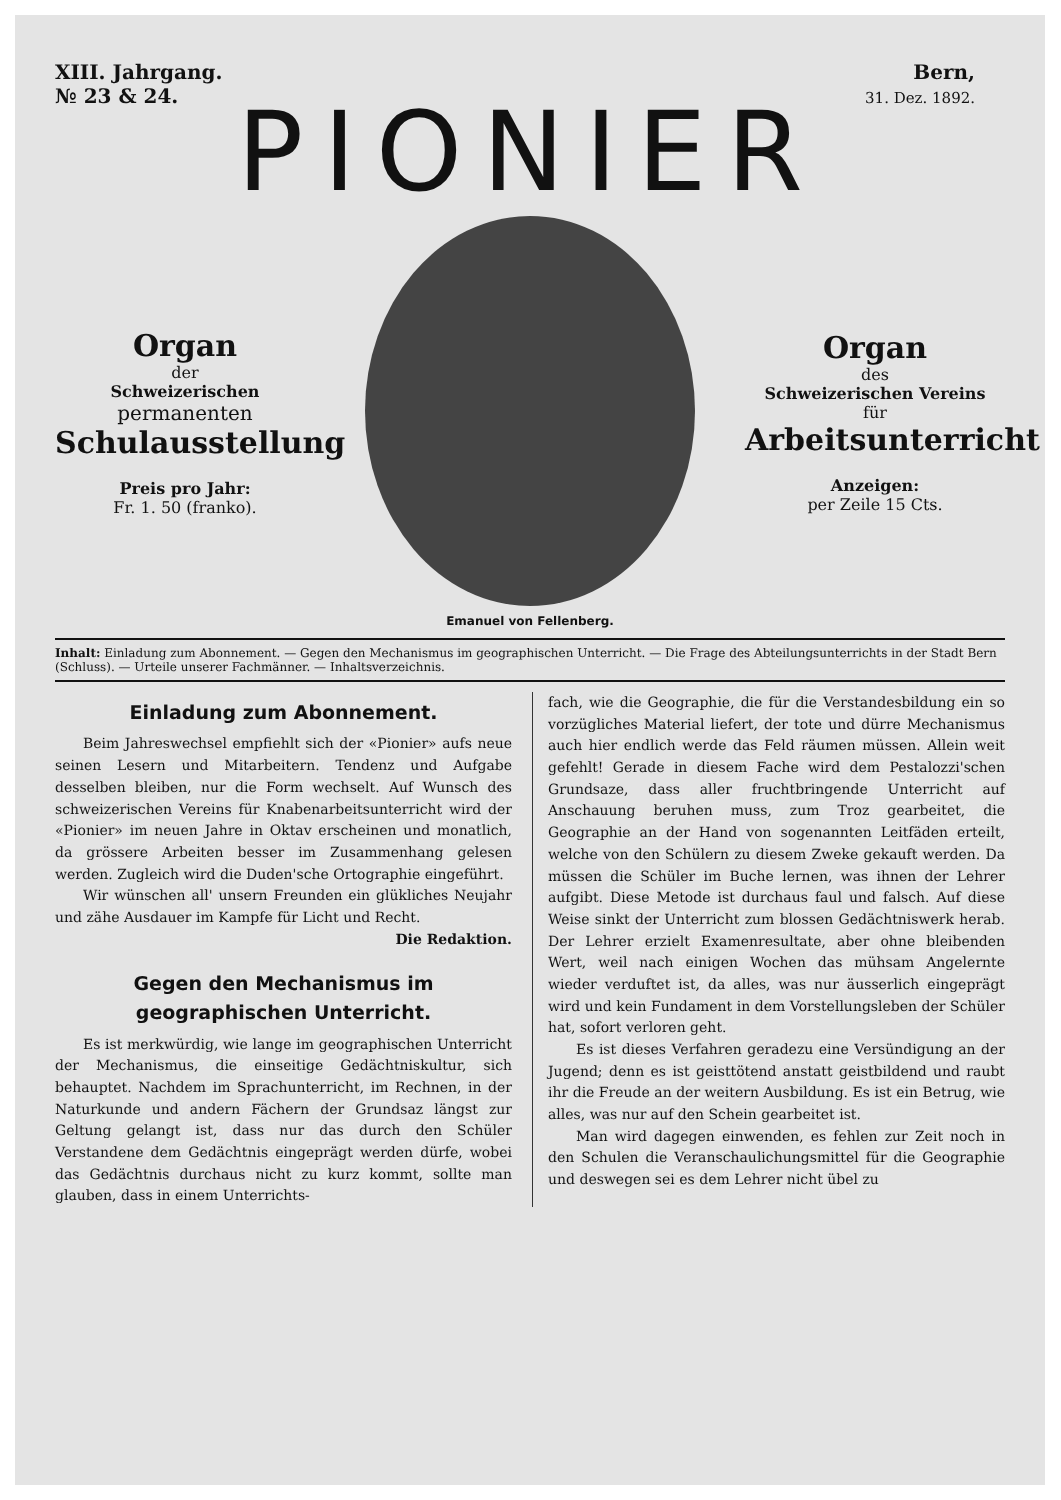XIII. Jahrgang.
№ 23 & 24. Bern,
31. Dez. 1892.
PIONIER
Organ
der
Schweizerischen
permanenten
Schulausstellung
Preis pro Jahr:
Fr. 1. 50 (franko).
Emanuel von Fellenberg.
Organ
des
Schweizerischen Vereins
für
Arbeitsunterricht
Anzeigen:
per Zeile 15 Cts.
Inhalt: Einladung zum Abonnement. — Gegen den Mechanismus im geographischen Unterricht. — Die Frage des Abteilungsunterrichts in der Stadt Bern (Schluss). — Urteile unserer Fachmänner. — Inhaltsverzeichnis.
Einladung zum Abonnement.
Beim Jahreswechsel empfiehlt sich der «Pionier» aufs neue seinen Lesern und Mitarbeitern. Tendenz und Aufgabe desselben bleiben, nur die Form wechselt. Auf Wunsch des schweizerischen Vereins für Knabenarbeitsunterricht wird der «Pionier» im neuen Jahre in Oktav erscheinen und monatlich, da grössere Arbeiten besser im Zusammenhang gelesen werden. Zugleich wird die Duden'sche Ortographie eingeführt.
Wir wünschen all' unsern Freunden ein glükliches Neujahr und zähe Ausdauer im Kampfe für Licht und Recht. Die Redaktion.
Gegen den Mechanismus im geographischen Unterricht.
Es ist merkwürdig, wie lange im geographischen Unterricht der Mechanismus, die einseitige Gedächtniskultur, sich behauptet. Nachdem im Sprachunterricht, im Rechnen, in der Naturkunde und andern Fächern der Grundsaz längst zur Geltung gelangt ist, dass nur das durch den Schüler Verstandene dem Gedächtnis eingeprägt werden dürfe, wobei das Gedächtnis durchaus nicht zu kurz kommt, sollte man glauben, dass in einem Unterrichts-
fach, wie die Geographie, die für die Verstandesbildung ein so vorzügliches Material liefert, der tote und dürre Mechanismus auch hier endlich werde das Feld räumen müssen. Allein weit gefehlt! Gerade in diesem Fache wird dem Pestalozzi'schen Grundsaze, dass aller fruchtbringende Unterricht auf Anschauung beruhen muss, zum Troz gearbeitet, die Geographie an der Hand von sogenannten Leitfäden erteilt, welche von den Schülern zu diesem Zweke gekauft werden. Da müssen die Schüler im Buche lernen, was ihnen der Lehrer aufgibt. Diese Metode ist durchaus faul und falsch. Auf diese Weise sinkt der Unterricht zum blossen Gedächtniswerk herab. Der Lehrer erzielt Examenresultate, aber ohne bleibenden Wert, weil nach einigen Wochen das mühsam Angelernte wieder verduftet ist, da alles, was nur äusserlich eingeprägt wird und kein Fundament in dem Vorstellungsleben der Schüler hat, sofort verloren geht.
Es ist dieses Verfahren geradezu eine Versündigung an der Jugend; denn es ist geisttötend anstatt geistbildend und raubt ihr die Freude an der weitern Ausbildung. Es ist ein Betrug, wie alles, was nur auf den Schein gearbeitet ist.
Man wird dagegen einwenden, es fehlen zur Zeit noch in den Schulen die Veranschaulichungsmittel für die Geographie und deswegen sei es dem Lehrer nicht übel zu